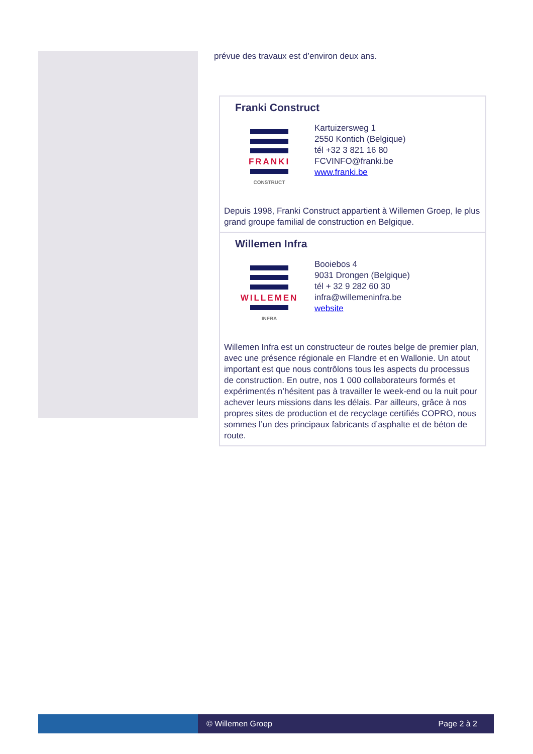prévue des travaux est d’environ deux ans.
Franki Construct
FRANKI
CONSTRUCT
Kartuizersweg 1
2550 Kontich (Belgique)
tél +32 3 821 16 80
FCVINFO@franki.be
www.franki.be
Depuis 1998, Franki Construct appartient à Willemen Groep, le plus grand groupe familial de construction en Belgique.
Willemen Infra
WILLEMEN
INFRA
Booiebos 4
9031 Drongen (Belgique)
tél + 32 9 282 60 30
infra@willemeninfra.be
website
Willemen Infra est un constructeur de routes belge de premier plan, avec une présence régionale en Flandre et en Wallonie. Un atout important est que nous contrôlons tous les aspects du processus de construction. En outre, nos 1 000 collaborateurs formés et expérimentés n’hésitent pas à travailler le week-end ou la nuit pour achever leurs missions dans les délais. Par ailleurs, grâce à nos propres sites de production et de recyclage certifiés COPRO, nous sommes l’un des principaux fabricants d’asphalte et de béton de route.
© Willemen Groep Page 2 à 2